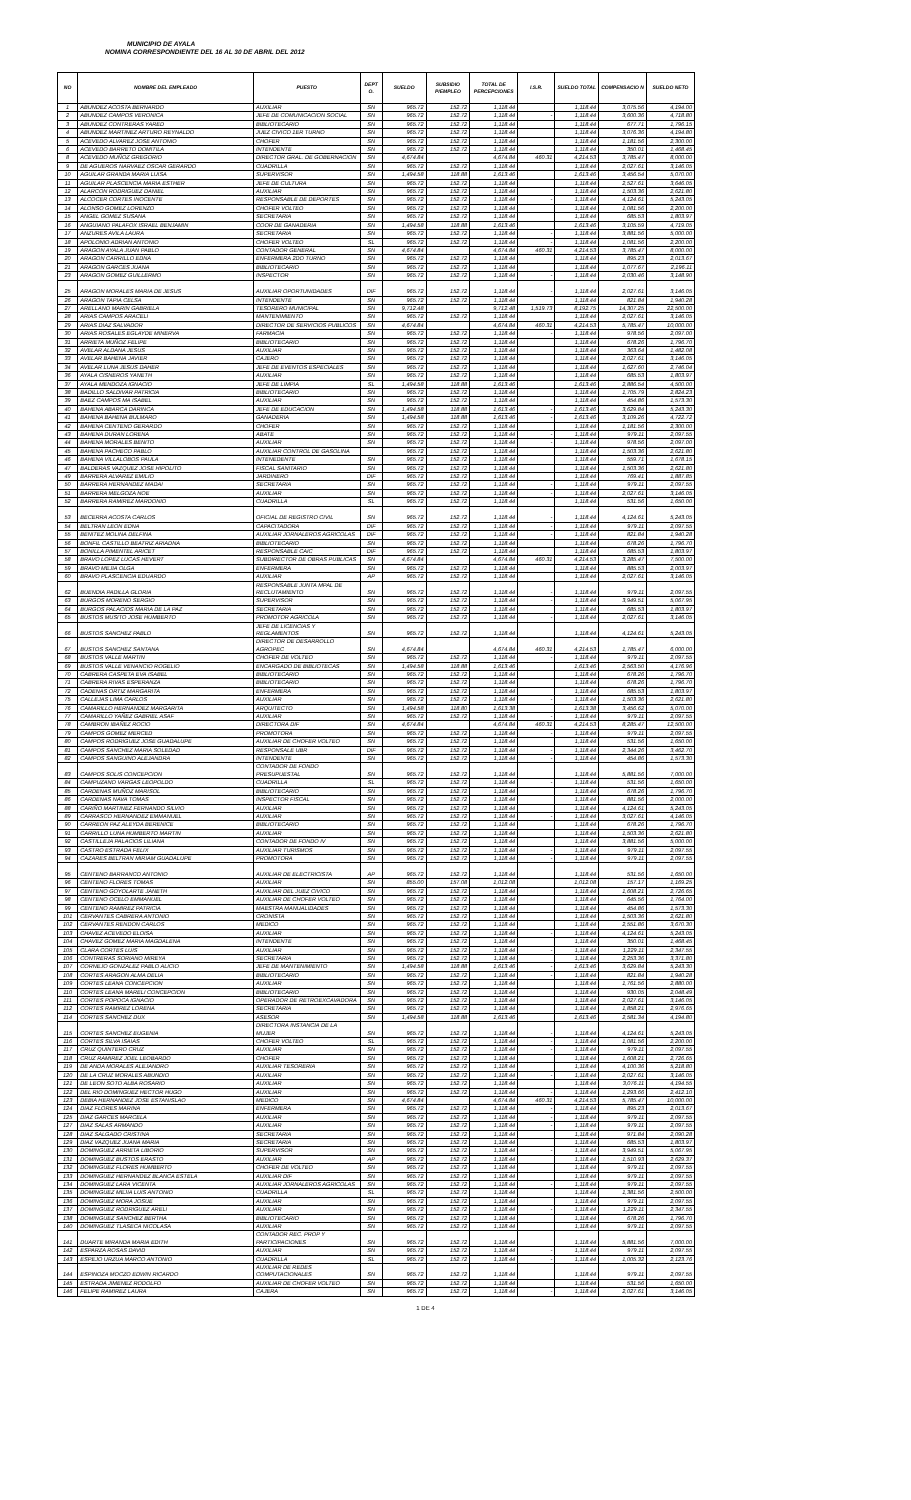MUNICIPIO DE AYALA
NOMINA CORRESPONDIENTE DEL 16 AL 30 DE ABRIL DEL 2012
| NO | NOMBRE DEL EMPLEADO | PUESTO | DEPT O. | SUELDO | SUBSIDIO P/EMPLEO | TOTAL DE PERCEPCIONES | I.S.R. | SUELDO TOTAL | COMPENSACIO N | SUELDO NETO |
| --- | --- | --- | --- | --- | --- | --- | --- | --- | --- | --- |
| 1 | ABUNDEZ ACOSTA BERNARDO | AUXILIAR | SN | 965.72 | 152.72 | 1,118.44 | | 1,118.44 | 3,075.56 | 4,194.00 |
| 2 | ABUNDEZ CAMPOS VERONICA | JEFE DE COMUNICACION SOCIAL | SN | 965.72 | 152.72 | 1,118.44 | - | 1,118.44 | 3,600.36 | 4,718.80 |
| 3 | ABUNDEZ CONTRERAS YARED | BIBLIOTECARIO | SN | 965.72 | 152.72 | 1,118.44 | | 1,118.44 | 677.71 | 1,796.15 |
| 4 | ABUNDEZ MARTINEZ ARTURO REYNALDO | JUEZ CIVICO 1ER TURNO | SN | 965.72 | 152.72 | 1,118.44 | | 1,118.44 | 3,076.36 | 4,194.80 |
| 5 | ACEVEDO ALVAREZ JOSE ANTONIO | CHOFER | SN | 965.72 | 152.72 | 1,118.44 | | 1,118.44 | 1,181.56 | 2,300.00 |
| 6 | ACEVEDO BARRETO DOMITILA | INTENDENTE | SN | 965.72 | 152.72 | 1,118.44 | | 1,118.44 | 350.01 | 1,468.45 |
| 8 | ACEVEDO MUÑOZ GREGORIO | DIRECTOR GRAL. DE GOBERNACION | SN | 4,674.84 | | 4,674.84 | 460.31 | 4,214.53 | 3,785.47 | 8,000.00 |
| 9 | DE AGUEROS NARVAEZ OSCAR GERARDO | CUADRILLA | SN | 965.72 | 152.72 | 1,118.44 | | 1,118.44 | 2,027.61 | 3,146.05 |
| 10 | AGUILAR GRANDA MARIA LUISA | SUPERVISOR | SN | 1,494.58 | 118.88 | 1,613.46 | | 1,613.46 | 3,456.54 | 5,070.00 |
| 11 | AGUILAR PLASCENCIA MARIA ESTHER | JEFE DE CULTURA | SN | 965.72 | 152.72 | 1,118.44 | | 1,118.44 | 2,527.61 | 3,646.05 |
| 12 | ALARCON RODRIGUEZ DANIEL | AUXILIAR | SN | 965.72 | 152.72 | 1,118.44 | | 1,118.44 | 1,503.36 | 2,621.80 |
| 13 | ALCOCER CORTES INOCENTE | RESPONSABLE DE DEPORTES | SN | 965.72 | 152.72 | 1,118.44 | - | 1,118.44 | 4,124.61 | 5,243.05 |
| 14 | ALONSO GOMEZ LORENZO | CHOFER VOLTEO | SN | 965.72 | 152.72 | 1,118.44 | | 1,118.44 | 1,081.56 | 2,200.00 |
| 15 | ANGEL GOMEZ SUSANA | SECRETARIA | SN | 965.72 | 152.72 | 1,118.44 | | 1,118.44 | 685.53 | 1,803.97 |
| 16 | ANGUIANO PALAFOX ISRAEL BENJAMIN | COOR DE GANADERIA | SN | 1,494.58 | 118.88 | 1,613.46 | | 1,613.46 | 3,105.59 | 4,719.05 |
| 17 | ANZURES AVILA LAURA | SECRETARIA | SN | 965.72 | 152.72 | 1,118.44 | - | 1,118.44 | 3,881.56 | 5,000.00 |
| 18 | APOLONIO ADRIAN ANTONIO | CHOFER VOLTEO | SL | 965.72 | 152.72 | 1,118.44 | - | 1,118.44 | 1,081.56 | 2,200.00 |
| 19 | ARAGON AYALA JUAN PABLO | CONTADOR GENERAL | SN | 4,674.84 | | 4,674.84 | 460.31 | 4,214.53 | 3,785.47 | 8,000.00 |
| 20 | ARAGON CARRILLO EDNA | ENFERMERA 2DO TURNO | SN | 965.72 | 152.72 | 1,118.44 | | 1,118.44 | 895.23 | 2,013.67 |
| 21 | ARAGON GARCES JUANA | BIBLIOTECARIO | SN | 965.72 | 152.72 | 1,118.44 | | 1,118.44 | 1,077.67 | 2,196.11 |
| 23 | ARAGON GOMEZ GUILLERMO | INSPECTOR | SN | 965.72 | 152.72 | 1,118.44 | - | 1,118.44 | 2,030.46 | 3,148.90 |
| 25 | ARAGON MORALES MARIA DE JESUS | AUXILIAR OPORTUNIDADES | DIF | 965.72 | 152.72 | 1,118.44 | - | 1,118.44 | 2,027.61 | 3,146.05 |
| 26 | ARAGON TAPIA CELSA | INTENDENTE | SN | 965.72 | 152.72 | 1,118.44 | | 1,118.44 | 821.84 | 1,940.28 |
| 27 | ARELLANO MARIN GABRIELA | TESORERO MUNICIPAL | SN | 9,712.48 | | 9,712.48 | 1,519.73 | 8,192.75 | 14,307.25 | 22,500.00 |
| 28 | ARIAS CAMPOS ARACELI | MANTENIMIENTO | SN | 965.72 | 152.72 | 1,118.44 | | 1,118.44 | 2,027.61 | 3,146.05 |
| 29 | ARIAS DIAZ SALVADOR | DIRECTOR DE SERVICIOS PUBLICOS | SN | 4,674.84 | | 4,674.84 | 460.31 | 4,214.53 | 5,785.47 | 10,000.00 |
| 30 | ARIAS ROSALES EGLAYDE MINERVA | FARMACIA | SN | 965.72 | 152.72 | 1,118.44 | - | 1,118.44 | 978.56 | 2,097.00 |
| 31 | ARRIETA MUÑOZ FELIPE | BIBLIOTECARIO | SN | 965.72 | 152.72 | 1,118.44 | | 1,118.44 | 678.26 | 1,796.70 |
| 32 | AVELAR ALDANA JESUS | AUXILIAR | SN | 965.72 | 152.72 | 1,118.44 | | 1,118.44 | 363.64 | 1,482.08 |
| 33 | AVELAR BAHENA JAVIER | CAJERO | SN | 965.72 | 152.72 | 1,118.44 | | 1,118.44 | 2,027.61 | 3,146.05 |
| 34 | AVELAR LUNA JESUS DAHER | JEFE DE EVENTOS ESPECIALES | SN | 965.72 | 152.72 | 1,118.44 | | 1,118.44 | 1,627.60 | 2,746.04 |
| 36 | AYALA CISNEROS YANETH | AUXILIAR | SN | 965.72 | 152.72 | 1,118.44 | | 1,118.44 | 685.53 | 1,803.97 |
| 37 | AYALA MENDOZA IGNACIO | JEFE DE LIMPIA | SL | 1,494.58 | 118.88 | 1,613.46 | | 1,613.46 | 2,886.54 | 4,500.00 |
| 38 | BADILLO SALDIVAR PATRICIA | BIBLIOTECARIO | SN | 965.72 | 152.72 | 1,118.44 | | 1,118.44 | 1,705.79 | 2,824.23 |
| 39 | BAEZ CAMPOS MA ISABEL | AUXILIAR | SN | 965.72 | 152.72 | 1,118.44 | | 1,118.44 | 454.86 | 1,573.30 |
| 40 | BAHENA ABARCA DARINCA | JEFE DE EDUCACION | SN | 1,494.58 | 118.88 | 1,613.46 | - | 1,613.46 | 3,629.84 | 5,243.30 |
| 41 | BAHENA BAHENA BULMARO | GANADERIA | SN | 1,494.58 | 118.88 | 1,613.46 | - | 1,613.46 | 3,109.26 | 4,722.72 |
| 42 | BAHENA CENTENO GERARDO | CHOFER | SN | 965.72 | 152.72 | 1,118.44 | | 1,118.44 | 1,181.56 | 2,300.00 |
| 43 | BAHENA DURAN LORENA | ABATE | SN | 965.72 | 152.72 | 1,118.44 | - | 1,118.44 | 979.11 | 2,097.55 |
| 44 | BAHENA MORALES BENITO | AUXILIAR | SN | 965.72 | 152.72 | 1,118.44 | - | 1,118.44 | 978.56 | 2,097.00 |
| 45 | BAHENA PACHECO PABLO | AUXILIAR CONTROL DE GASOLINA | | 965.72 | 152.72 | 1,118.44 | | 1,118.44 | 1,503.36 | 2,621.80 |
| 46 | BAHENA VILLALOBOS PAULA | INTENEDENTE | SN | 965.72 | 152.72 | 1,118.44 | | 1,118.44 | 559.71 | 1,678.15 |
| 47 | BALDERAS VAZQUEZ JOSE HIPOLITO | FISCAL SANITARIO | SN | 965.72 | 152.72 | 1,118.44 | | 1,118.44 | 1,503.36 | 2,621.80 |
| 49 | BARRERA ALVAREZ EMILIO | JARDINERO | DIF | 965.72 | 152.72 | 1,118.44 | | 1,118.44 | 769.41 | 1,887.85 |
| 50 | BARRERA HERNANDEZ MADAI | SECRETARIA | SN | 965.72 | 152.72 | 1,118.44 | - | 1,118.44 | 979.11 | 2,097.55 |
| 51 | BARRERA MELGOZA NOE | AUXILIAR | SN | 965.72 | 152.72 | 1,118.44 | - | 1,118.44 | 2,027.61 | 3,146.05 |
| 52 | BARRERA RAMIREZ MARDONIO | CUADRILLA | SL | 965.72 | 152.72 | 1,118.44 | | 1,118.44 | 531.56 | 1,650.00 |
| 53 | BECERRA ACOSTA CARLOS | OFICIAL DE REGISTRO CIVIL | SN | 965.72 | 152.72 | 1,118.44 | - | 1,118.44 | 4,124.61 | 5,243.05 |
| 54 | BELTRAN LEON EDNA | CAPACITADORA | DIF | 965.72 | 152.72 | 1,118.44 | - | 1,118.44 | 979.11 | 2,097.55 |
| 55 | BENITEZ MOLINA DELFINA | AUXILIAR JORNALEROS AGRICOLAS | DIF | 965.72 | 152.72 | 1,118.44 | - | 1,118.44 | 821.84 | 1,940.28 |
| 56 | BONFIL CASTILLO BEATRIZ ARIADNA | BIBLIOTECARIO | SN | 965.72 | 152.72 | 1,118.44 | | 1,118.44 | 678.26 | 1,796.70 |
| 57 | BONILLA PIMENTEL ARICET | RESPONSABLE CAIC | DIF | 965.72 | 152.72 | 1,118.44 | | 1,118.44 | 685.53 | 1,803.97 |
| 58 | BRAVO LOPEZ LUCAS HEVERT | SUBDIRECTOR DE OBRAS PUBLICAS | SN | 4,674.84 | | 4,674.84 | 460.31 | 4,214.53 | 3,285.47 | 7,500.00 |
| 59 | BRAVO MEJIA OLGA | ENFERMERA | SN | 965.72 | 152.72 | 1,118.44 | | 1,118.44 | 885.53 | 2,003.97 |
| 60 | BRAVO PLASCENCIA EDUARDO | AUXILIAR | AP | 965.72 | 152.72 | 1,118.44 | | 1,118.44 | 2,027.61 | 3,146.05 |
| 62 | BUENDIA PADILLA GLORIA | RESPONSABLE JUNTA MPAL DE RECLUTAMIENTO | SN | 965.72 | 152.72 | 1,118.44 | - | 1,118.44 | 979.11 | 2,097.55 |
| 63 | BURGOS MORENO SERGIO | SUPERVISOR | SN | 965.72 | 152.72 | 1,118.44 | - | 1,118.44 | 3,949.51 | 5,067.95 |
| 64 | BURGOS PALACIOS MARIA DE LA PAZ | SECRETARIA | SN | 965.72 | 152.72 | 1,118.44 | | 1,118.44 | 685.53 | 1,803.97 |
| 65 | BUSTOS MUSITO JOSE HUMBERTO | PROMOTOR AGRICOLA | SN | 965.72 | 152.72 | 1,118.44 | - | 1,118.44 | 2,027.61 | 3,146.05 |
| 66 | BUSTOS SANCHEZ PABLO | JEFE DE LICENCIAS Y REGLAMENTOS | SN | 965.72 | 152.72 | 1,118.44 | | 1,118.44 | 4,124.61 | 5,243.05 |
| 67 | BUSTOS SANCHEZ SANTANA | DIRECTOR DE DESARROLLO AGROPEC | SN | 4,674.84 | | 4,674.84 | 460.31 | 4,214.53 | 1,785.47 | 6,000.00 |
| 68 | BUSTOS VALLE MARTIN | CHOFER DE VOLTEO | SN | 965.72 | 152.72 | 1,118.44 | - | 1,118.44 | 979.11 | 2,097.55 |
| 69 | BUSTOS VALLE VENANCIO ROGELIO | ENCARGADO DE BIBLIOTECAS | SN | 1,494.58 | 118.88 | 1,613.46 | | 1,613.46 | 2,563.50 | 4,176.96 |
| 70 | CABRERA CASPETA EVA ISABEL | BIBLIOTECARIO | SN | 965.72 | 152.72 | 1,118.44 | | 1,118.44 | 678.26 | 1,796.70 |
| 71 | CABRERA RIVAS ESPERANZA | BIBLIOTECARIO | SN | 965.72 | 152.72 | 1,118.44 | | 1,118.44 | 678.26 | 1,796.70 |
| 72 | CADENAS ORTIZ MARGARITA | ENFERMERA | SN | 965.72 | 152.72 | 1,118.44 | | 1,118.44 | 685.53 | 1,803.97 |
| 75 | CALLEJAS LIMA CARLOS | AUXILIAR | SN | 965.72 | 152.72 | 1,118.44 | - | 1,118.44 | 1,503.36 | 2,621.80 |
| 76 | CAMARILLO HERNANDEZ MARGARITA | ARQUITECTO | SN | 1,494.58 | 118.80 | 1,613.38 | | 1,613.38 | 3,456.62 | 5,070.00 |
| 77 | CAMARILLO YAÑEZ GABRIEL ASAF | AUXILIAR | SN | 965.72 | 152.72 | 1,118.44 | - | 1,118.44 | 979.11 | 2,097.55 |
| 78 | CAMBRON IBAÑEZ ROCIO | DIRECTORA DIF | SN | 4,674.84 | | 4,674.84 | 460.31 | 4,214.53 | 8,285.47 | 12,500.00 |
| 79 | CAMPOS GOMEZ MERCED | PROMOTORA | SN | 965.72 | 152.72 | 1,118.44 | - | 1,118.44 | 979.11 | 2,097.55 |
| 80 | CAMPOS RODRIGUEZ JOSE GUADALUPE | AUXILIAR DE CHOFER VOLTEO | SN | 965.72 | 152.72 | 1,118.44 | | 1,118.44 | 531.56 | 1,650.00 |
| 81 | CAMPOS SANCHEZ MARIA SOLEDAD | RESPONSALE UBR | DIF | 965.72 | 152.72 | 1,118.44 | - | 1,118.44 | 2,344.26 | 3,462.70 |
| 82 | CAMPOS SANGUINO ALEJANDRA | INTENDENTE | SN | 965.72 | 152.72 | 1,118.44 | - | 1,118.44 | 454.86 | 1,573.30 |
| 83 | CAMPOS SOLIS CONCEPCION | CONTADOR DE FONDO PRESUPUESTAL | SN | 965.72 | 152.72 | 1,118.44 | | 1,118.44 | 5,881.56 | 7,000.00 |
| 84 | CAMPUZANO VARGAS LEOPOLDO | CUADRILLA | SL | 965.72 | 152.72 | 1,118.44 | - | 1,118.44 | 531.56 | 1,650.00 |
| 85 | CARDENAS MUÑOZ MARISOL | BIBLIOTECARIO | SN | 965.72 | 152.72 | 1,118.44 | | 1,118.44 | 678.26 | 1,796.70 |
| 86 | CARDENAS NAVA TOMAS | INSPECTOR FISCAL | SN | 965.72 | 152.72 | 1,118.44 | | 1,118.44 | 881.56 | 2,000.00 |
| 88 | CARIÑO MARTINEZ FERNANDO SILVIO | AUXILIAR | SN | 965.72 | 152.72 | 1,118.44 | | 1,118.44 | 4,124.61 | 5,243.05 |
| 89 | CARRASCO HERNANDEZ EMMANUEL | AUXILIAR | SN | 965.72 | 152.72 | 1,118.44 | - | 1,118.44 | 3,027.61 | 4,146.05 |
| 90 | CARREON PAZ ALEYDA BERENICE | BIBLIOTECARIO | SN | 965.72 | 152.72 | 1,118.44 | | 1,118.44 | 678.26 | 1,796.70 |
| 91 | CARRILLO LUNA HUMBERTO MARTIN | AUXILIAR | SN | 965.72 | 152.72 | 1,118.44 | | 1,118.44 | 1,503.36 | 2,621.80 |
| 92 | CASTILLEJA PALACIOS LILIANA | CONTADOR DE FONDO IV | SN | 965.72 | 152.72 | 1,118.44 | | 1,118.44 | 3,881.56 | 5,000.00 |
| 93 | CASTRO ESTRADA FELIX | AUXILIAR TURISMOS | SN | 965.72 | 152.72 | 1,118.44 | - | 1,118.44 | 979.11 | 2,097.55 |
| 94 | CAZARES BELTRAN MIRIAM GUADALUPE | PROMOTORA | SN | 965.72 | 152.72 | 1,118.44 | - | 1,118.44 | 979.11 | 2,097.55 |
| 95 | CENTENO BARRANCO ANTONIO | AUXILIAR DE ELECTRICISTA | AP | 965.72 | 152.72 | 1,118.44 | | 1,118.44 | 531.56 | 1,650.00 |
| 96 | CENTENO FLORES TOMAS | AUXILIAR | SN | 855.00 | 157.08 | 1,012.08 | | 1,012.08 | 157.17 | 1,169.25 |
| 97 | CENTENO GOYOLARTE JANETH | AUXILIAR DEL JUEZ CIVICO | SN | 965.72 | 152.72 | 1,118.44 | | 1,118.44 | 1,608.21 | 2,726.65 |
| 98 | CENTENO OCELO EMMANUEL | AUXILIAR DE CHOFER VOLTEO | SN | 965.72 | 152.72 | 1,118.44 | | 1,118.44 | 645.56 | 1,764.00 |
| 99 | CENTENO RAMIREZ PATRICIA | MAESTRA MANUALIDADES | SN | 965.72 | 152.72 | 1,118.44 | | 1,118.44 | 454.86 | 1,573.30 |
| 101 | CERVANTES CABRERA ANTONIO | CRONISTA | SN | 965.72 | 152.72 | 1,118.44 | | 1,118.44 | 1,503.36 | 2,621.80 |
| 102 | CERVANTES RENDON CARLOS | MEDICO | SN | 965.72 | 152.72 | 1,118.44 | | 1,118.44 | 2,551.86 | 3,670.30 |
| 103 | CHAVEZ ACEVEDO ELOISA | AUXILIAR | SN | 965.72 | 152.72 | 1,118.44 | - | 1,118.44 | 4,124.61 | 5,243.05 |
| 104 | CHAVEZ GOMEZ MARIA MAGDALENA | INTENDENTE | SN | 965.72 | 152.72 | 1,118.44 | | 1,118.44 | 350.01 | 1,468.45 |
| 105 | CLARA CORTES LUIS | AUXILIAR | SN | 965.72 | 152.72 | 1,118.44 | - | 1,118.44 | 1,229.11 | 2,347.55 |
| 106 | CONTRERAS SORIANO MIREYA | SECRETARIA | SN | 965.72 | 152.72 | 1,118.44 | | 1,118.44 | 2,253.36 | 3,371.80 |
| 107 | CORNEJO GONZALEZ PABLO ALICIO | JEFE DE MANTENIMIENTO | SN | 1,494.58 | 118.88 | 1,613.46 | - | 1,613.46 | 3,629.84 | 5,243.30 |
| 108 | CORTES ARAGON ALMA DELIA | BIBLIOTECARIO | SN | 965.72 | 152.72 | 1,118.44 | - | 1,118.44 | 821.84 | 1,940.28 |
| 109 | CORTES LEANA CONCEPCION | AUXILIAR | SN | 965.72 | 152.72 | 1,118.44 | | 1,118.44 | 1,761.56 | 2,880.00 |
| 110 | CORTES LEANA MARELI CONCEPCION | BIBLIOTECARIO | SN | 965.72 | 152.72 | 1,118.44 | | 1,118.44 | 930.05 | 2,048.49 |
| 111 | CORTES POPOCA IGNACIO | OPERADOR DE RETROEXCAVADORA | SN | 965.72 | 152.72 | 1,118.44 | | 1,118.44 | 2,027.61 | 3,146.05 |
| 112 | CORTES RAMIREZ LORENA | SECRETARIA | SN | 965.72 | 152.72 | 1,118.44 | | 1,118.44 | 1,858.21 | 2,976.65 |
| 114 | CORTES SANCHEZ DUX | ASESOR | SN | 1,494.58 | 118.88 | 1,613.46 | | 1,613.46 | 2,581.34 | 4,194.80 |
| 115 | CORTES SANCHEZ EUGENIA | DIRECTORA INSTANCIA DE LA MUJER | SN | 965.72 | 152.72 | 1,118.44 | - | 1,118.44 | 4,124.61 | 5,243.05 |
| 116 | CORTES SILVA ISAIAS | CHOFER VOLTEO | SL | 965.72 | 152.72 | 1,118.44 | - | 1,118.44 | 1,081.56 | 2,200.00 |
| 117 | CRUZ QUINTERO CRUZ | AUXILIAR | SN | 965.72 | 152.72 | 1,118.44 | - | 1,118.44 | 979.11 | 2,097.55 |
| 118 | CRUZ RAMIREZ JOEL LEOBARDO | CHOFER | SN | 965.72 | 152.72 | 1,118.44 | | 1,118.44 | 1,608.21 | 2,726.65 |
| 119 | DE ANDA MORALES ALEJANDRO | AUXILIAR TESORERIA | SN | 965.72 | 152.72 | 1,118.44 | | 1,118.44 | 4,100.36 | 5,218.80 |
| 120 | DE LA CRUZ MORALES ABUNDIO | AUXILIAR | SN | 965.72 | 152.72 | 1,118.44 | - | 1,118.44 | 2,027.61 | 3,146.05 |
| 121 | DE LEON SOTO ALBA ROSARIO | AUXILIAR | SN | 965.72 | 152.72 | 1,118.44 | | 1,118.44 | 3,076.11 | 4,194.55 |
| 122 | DEL RIO DOMINGUEZ HECTOR HUGO | AUXILIAR | SN | 965.72 | 152.72 | 1,118.44 | - | 1,118.44 | 1,293.66 | 2,412.10 |
| 123 | DEBIA HERNANDEZ JOSE ESTANISLAO | MEDICO | SN | 4,674.84 | | 4,674.84 | 460.31 | 4,214.53 | 5,785.47 | 10,000.00 |
| 124 | DIAZ FLORES MARINA | ENFERMERA | SN | 965.72 | 152.72 | 1,118.44 | - | 1,118.44 | 895.23 | 2,013.67 |
| 125 | DIAZ GARCES MARCELA | AUXILIAR | SN | 965.72 | 152.72 | 1,118.44 | - | 1,118.44 | 979.11 | 2,097.55 |
| 127 | DIAZ SALAS ARMANDO | AUXILIAR | SN | 965.72 | 152.72 | 1,118.44 | - | 1,118.44 | 979.11 | 2,097.55 |
| 128 | DIAZ SALGADO CRISTINA | SECRETARIA | SN | 965.72 | 152.72 | 1,118.44 | | 1,118.44 | 971.84 | 2,090.28 |
| 129 | DIAZ VAZQUEZ JUANA MARIA | SECRETARIA | SN | 965.72 | 152.72 | 1,118.44 | | 1,118.44 | 685.53 | 1,803.97 |
| 130 | DOMINGUEZ ARRIETA LIBORIO | SUPERVISOR | SN | 965.72 | 152.72 | 1,118.44 | - | 1,118.44 | 3,949.51 | 5,067.95 |
| 131 | DOMINGUEZ BUSTOS ERASTO | AUXILIAR | AP | 965.72 | 152.72 | 1,118.44 | | 1,118.44 | 1,510.93 | 2,629.37 |
| 132 | DOMINGUEZ FLORES HUMBERTO | CHOFER DE VOLTEO | SN | 965.72 | 152.72 | 1,118.44 | | 1,118.44 | 979.11 | 2,097.55 |
| 133 | DOMINGUEZ HERNANDEZ BLANCA ESTELA | AUXILIAR DIF | SN | 965.72 | 152.72 | 1,118.44 | | 1,118.44 | 979.11 | 2,097.55 |
| 134 | DOMINGUEZ LARA VICENTA | AUXILIAR JORNALEROS AGRICOLAS | SN | 965.72 | 152.72 | 1,118.44 | - | 1,118.44 | 979.11 | 2,097.55 |
| 135 | DOMINGUEZ MEJIA LUIS ANTONIO | CUADRILLA | SL | 965.72 | 152.72 | 1,118.44 | | 1,118.44 | 1,381.56 | 2,500.00 |
| 136 | DOMINGUEZ MORA JOSUE | AUXILIAR | SN | 965.72 | 152.72 | 1,118.44 | | 1,118.44 | 979.11 | 2,097.55 |
| 137 | DOMINGUEZ RODRIGUEZ ARELI | AUXILIAR | SN | 965.72 | 152.72 | 1,118.44 | - | 1,118.44 | 1,229.11 | 2,347.55 |
| 138 | DOMINGUEZ SANCHEZ BERTHA | BIBLIOTECARIO | SN | 965.72 | 152.72 | 1,118.44 | | 1,118.44 | 678.26 | 1,796.70 |
| 140 | DOMINGUEZ TLASECA NICOLASA | AUXILIAR | SN | 965.72 | 152.72 | 1,118.44 | | 1,118.44 | 979.11 | 2,097.55 |
| 141 | DUARTE MIRANDA MARIA EDITH | CONTADOR REC. PROP Y PARTICIPACIONES | SN | 965.72 | 152.72 | 1,118.44 | | 1,118.44 | 5,881.56 | 7,000.00 |
| 142 | ESPARZA ROSAS DAVID | AUXILIAR | SN | 965.72 | 152.72 | 1,118.44 | - | 1,118.44 | 979.11 | 2,097.55 |
| 143 | ESPEJO URZUA MARCO ANTONIO | CUADRILLA | SL | 965.72 | 152.72 | 1,118.44 | - | 1,118.44 | 1,005.32 | 2,123.76 |
| 144 | ESPINOZA MOCZO EDWIN RICARDO | AUXILIAR DE REDES COMPUTACIONALES | SN | 965.72 | 152.72 | 1,118.44 | | 1,118.44 | 979.11 | 2,097.55 |
| 145 | ESTRADA JIMENEZ RODOLFO | AUXILIAR DE CHOFER VOLTEO | SN | 965.72 | 152.72 | 1,118.44 | | 1,118.44 | 531.56 | 1,650.00 |
| 146 | FELIPE RAMIREZ LAURA | CAJERA | SN | 965.72 | 152.72 | 1,118.44 | - | 1,118.44 | 2,027.61 | 3,146.05 |
1 DE 4